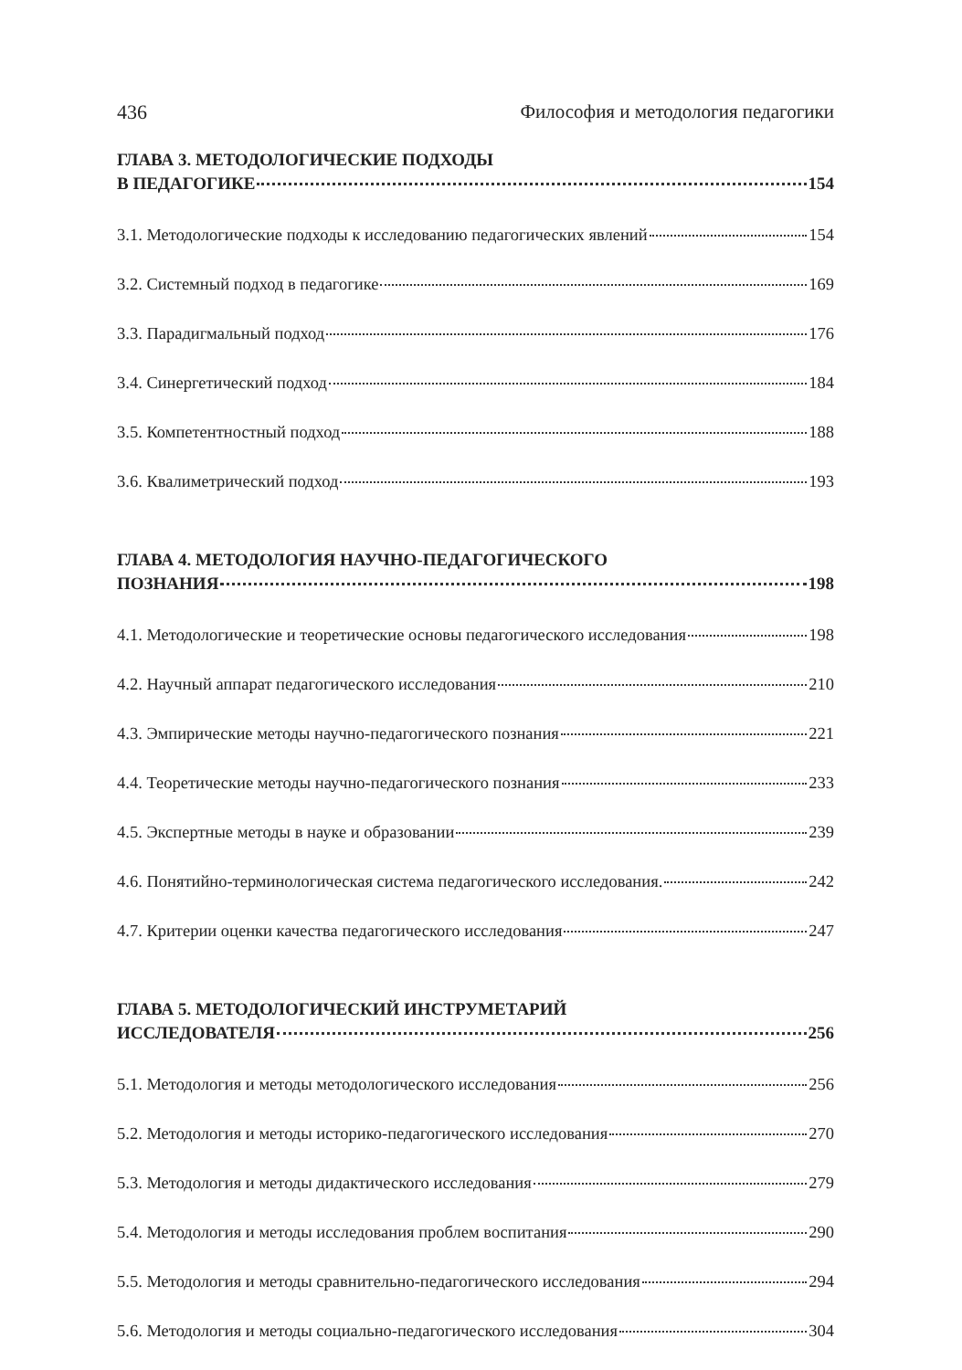436 Философия и методология педагогики
ГЛАВА 3. МЕТОДОЛОГИЧЕСКИЕ ПОДХОДЫ
В ПЕДАГОГИКЕ 154
3.1. Методологические подходы к исследованию педагогических явлений 154
3.2. Системный подход в педагогике 169
3.3. Парадигмальный подход 176
3.4. Синергетический подход 184
3.5. Компетентностный подход 188
3.6. Квалиметрический подход 193
ГЛАВА 4. МЕТОДОЛОГИЯ НАУЧНО-ПЕДАГОГИЧЕСКОГО
ПОЗНАНИЯ 198
4.1. Методологические и теоретические основы педагогического исследования 198
4.2. Научный аппарат педагогического исследования 210
4.3. Эмпирические методы научно-педагогического познания 221
4.4. Теоретические методы научно-педагогического познания 233
4.5. Экспертные методы в науке и образовании 239
4.6. Понятийно-терминологическая система педагогического исследования. 242
4.7. Критерии оценки качества педагогического исследования 247
ГЛАВА 5. МЕТОДОЛОГИЧЕСКИЙ ИНСТРУМЕТАРИЙ
ИССЛЕДОВАТЕЛЯ 256
5.1. Методология и методы методологического исследования 256
5.2. Методология и методы историко-педагогического исследования 270
5.3. Методология и методы дидактического исследования 279
5.4. Методология и методы исследования проблем воспитания 290
5.5. Методология и методы сравнительно-педагогического исследования 294
5.6. Методология и методы социально-педагогического исследования 304